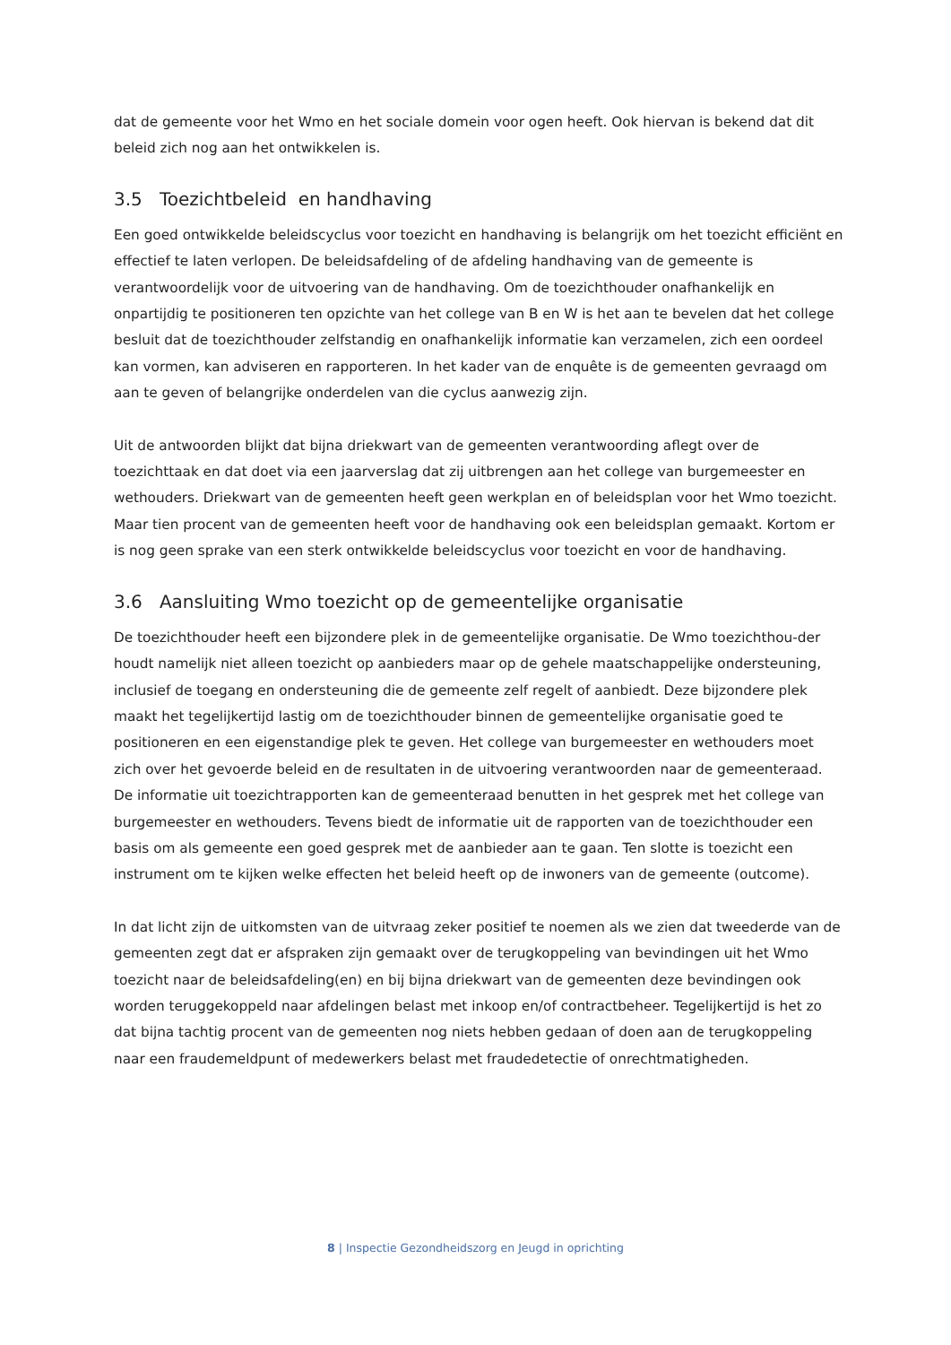dat de gemeente voor het Wmo en het sociale domein voor ogen heeft. Ook hiervan is bekend dat dit beleid zich nog aan het ontwikkelen is.
3.5 Toezichtbeleid en handhaving
Een goed ontwikkelde beleidscyclus voor toezicht en handhaving is belangrijk om het toezicht efficiënt en effectief te laten verlopen. De beleidsafdeling of de afdeling handhaving van de gemeente is verantwoordelijk voor de uitvoering van de handhaving. Om de toezichthouder onafhankelijk en onpartijdig te positioneren ten opzichte van het college van B en W is het aan te bevelen dat het college besluit dat de toezichthouder zelfstandig en onafhankelijk informatie kan verzamelen, zich een oordeel kan vormen, kan adviseren en rapporteren. In het kader van de enquête is de gemeenten gevraagd om aan te geven of belangrijke onderdelen van die cyclus aanwezig zijn.
Uit de antwoorden blijkt dat bijna driekwart van de gemeenten verantwoording aflegt over de toezichttaak en dat doet via een jaarverslag dat zij uitbrengen aan het college van burgemeester en wethouders. Driekwart van de gemeenten heeft geen werkplan en of beleidsplan voor het Wmo toezicht. Maar tien procent van de gemeenten heeft voor de handhaving ook een beleidsplan gemaakt. Kortom er is nog geen sprake van een sterk ontwikkelde beleidscyclus voor toezicht en voor de handhaving.
3.6 Aansluiting Wmo toezicht op de gemeentelijke organisatie
De toezichthouder heeft een bijzondere plek in de gemeentelijke organisatie. De Wmo toezichthou-der houdt namelijk niet alleen toezicht op aanbieders maar op de gehele maatschappelijke ondersteuning, inclusief de toegang en ondersteuning die de gemeente zelf regelt of aanbiedt. Deze bijzondere plek maakt het tegelijkertijd lastig om de toezichthouder binnen de gemeentelijke organisatie goed te positioneren en een eigenstandige plek te geven. Het college van burgemeester en wethouders moet zich over het gevoerde beleid en de resultaten in de uitvoering verantwoorden naar de gemeenteraad. De informatie uit toezichtrapporten kan de gemeenteraad benutten in het gesprek met het college van burgemeester en wethouders. Tevens biedt de informatie uit de rapporten van de toezichthouder een basis om als gemeente een goed gesprek met de aanbieder aan te gaan. Ten slotte is toezicht een instrument om te kijken welke effecten het beleid heeft op de inwoners van de gemeente (outcome).
In dat licht zijn de uitkomsten van de uitvraag zeker positief te noemen als we zien dat tweederde van de gemeenten zegt dat er afspraken zijn gemaakt over de terugkoppeling van bevindingen uit het Wmo toezicht naar de beleidsafdeling(en) en bij bijna driekwart van de gemeenten deze bevindingen ook worden teruggekoppeld naar afdelingen belast met inkoop en/of contractbeheer. Tegelijkertijd is het zo dat bijna tachtig procent van de gemeenten nog niets hebben gedaan of doen aan de terugkoppeling naar een fraudemeldpunt of medewerkers belast met fraudedetectie of onrechtmatigheden.
8 | Inspectie Gezondheidszorg en Jeugd in oprichting